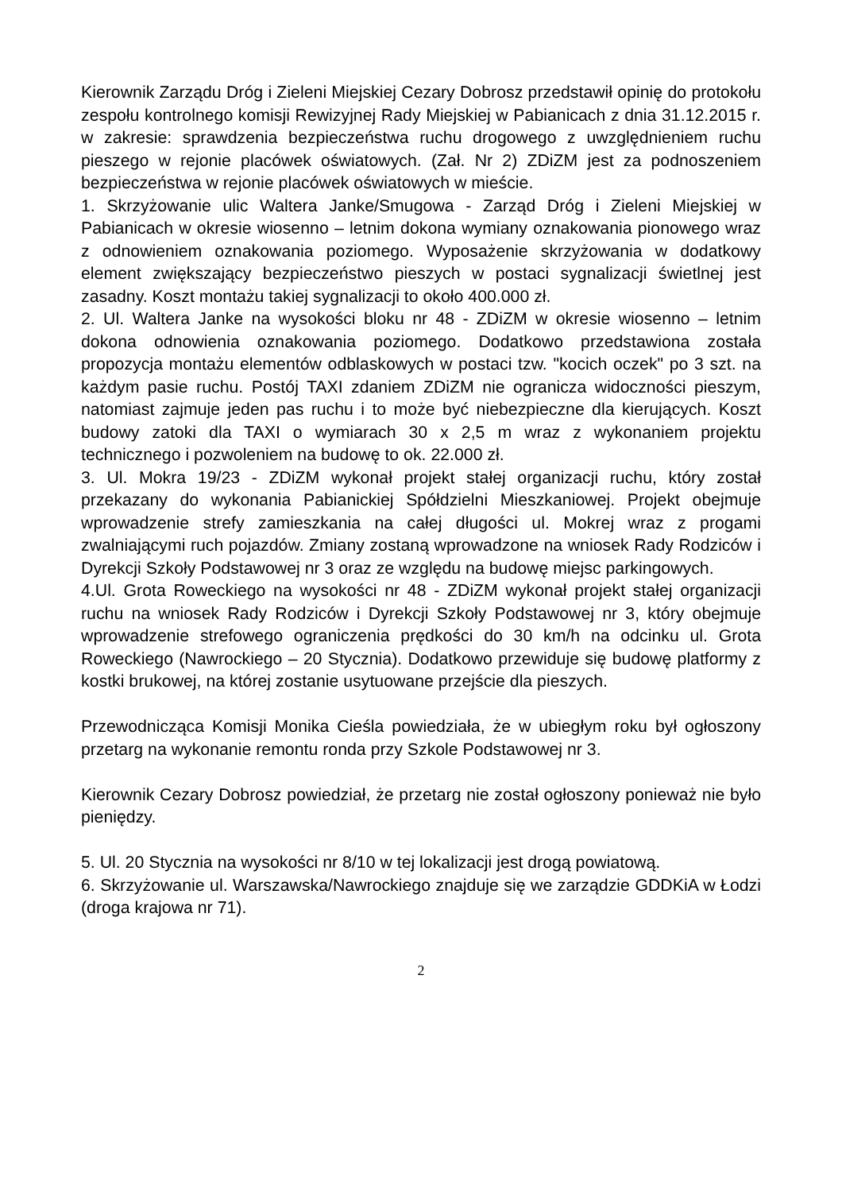Kierownik Zarządu Dróg i Zieleni Miejskiej Cezary Dobrosz przedstawił opinię do protokołu zespołu kontrolnego komisji Rewizyjnej Rady Miejskiej w Pabianicach z dnia 31.12.2015 r. w zakresie: sprawdzenia bezpieczeństwa ruchu drogowego z uwzględnieniem ruchu pieszego w rejonie placówek oświatowych. (Zał. Nr 2) ZDiZM jest za podnoszeniem bezpieczeństwa w rejonie placówek oświatowych w mieście.
1. Skrzyżowanie ulic Waltera Janke/Smugowa - Zarząd Dróg i Zieleni Miejskiej w Pabianicach w okresie wiosenno – letnim dokona wymiany oznakowania pionowego wraz z odnowieniem oznakowania poziomego. Wyposażenie skrzyżowania w dodatkowy element zwiększający bezpieczeństwo pieszych w postaci sygnalizacji świetlnej jest zasadny. Koszt montażu takiej sygnalizacji to około 400.000 zł.
2. Ul. Waltera Janke na wysokości bloku nr 48 - ZDiZM w okresie wiosenno – letnim dokona odnowienia oznakowania poziomego. Dodatkowo przedstawiona została propozycja montażu elementów odblaskowych w postaci tzw. "kocich oczek" po 3 szt. na każdym pasie ruchu. Postój TAXI zdaniem ZDiZM nie ogranicza widoczności pieszym, natomiast zajmuje jeden pas ruchu i to może być niebezpieczne dla kierujących. Koszt budowy zatoki dla TAXI o wymiarach 30 x 2,5 m wraz z wykonaniem projektu technicznego i pozwoleniem na budowę to ok. 22.000 zł.
3. Ul. Mokra 19/23 - ZDiZM wykonał projekt stałej organizacji ruchu, który został przekazany do wykonania Pabianickiej Spółdzielni Mieszkaniowej. Projekt obejmuje wprowadzenie strefy zamieszkania na całej długości ul. Mokrej wraz z progami zwalniającymi ruch pojazdów. Zmiany zostaną wprowadzone na wniosek Rady Rodziców i Dyrekcji Szkoły Podstawowej nr 3 oraz ze względu na budowę miejsc parkingowych.
4.Ul. Grota Roweckiego na wysokości nr 48 - ZDiZM wykonał projekt stałej organizacji ruchu na wniosek Rady Rodziców i Dyrekcji Szkoły Podstawowej nr 3, który obejmuje wprowadzenie strefowego ograniczenia prędkości do 30 km/h na odcinku ul. Grota Roweckiego (Nawrockiego – 20 Stycznia). Dodatkowo przewiduje się budowę platformy z kostki brukowej, na której zostanie usytuowane przejście dla pieszych.
Przewodnicząca Komisji Monika Cieśla powiedziała, że w ubiegłym roku był ogłoszony przetarg na wykonanie remontu ronda przy Szkole Podstawowej nr 3.
Kierownik Cezary Dobrosz powiedział, że przetarg nie został ogłoszony ponieważ nie było pieniędzy.
5. Ul. 20 Stycznia na wysokości nr 8/10 w tej lokalizacji jest drogą powiatową.
6. Skrzyżowanie ul. Warszawska/Nawrockiego znajduje się we zarządzie GDDKiA w Łodzi (droga krajowa nr 71).
2